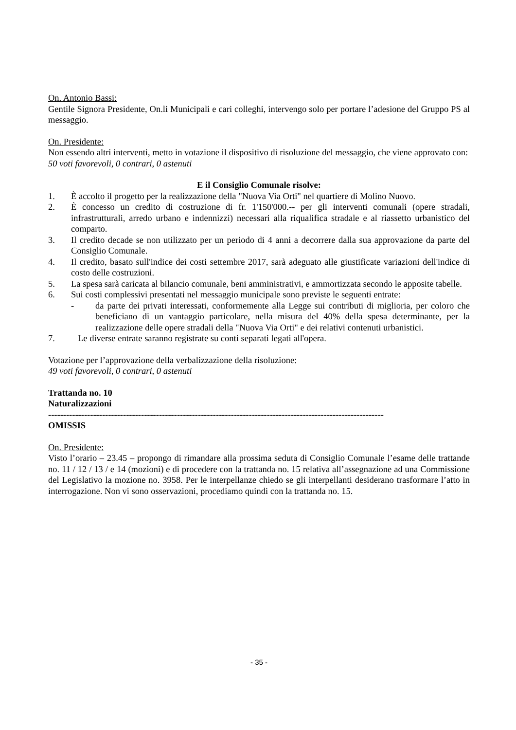On. Antonio Bassi:
Gentile Signora Presidente, On.li Municipali e cari colleghi, intervengo solo per portare l’adesione del Gruppo PS al messaggio.
On. Presidente:
Non essendo altri interventi, metto in votazione il dispositivo di risoluzione del messaggio, che viene approvato con:
50 voti favorevoli, 0 contrari, 0 astenuti
E il Consiglio Comunale risolve:
1. È accolto il progetto per la realizzazione della "Nuova Via Orti" nel quartiere di Molino Nuovo.
2. È concesso un credito di costruzione di fr. 1'150'000.-- per gli interventi comunali (opere stradali, infrastrutturali, arredo urbano e indennizzi) necessari alla riqualifica stradale e al riassetto urbanistico del comparto.
3. Il credito decade se non utilizzato per un periodo di 4 anni a decorrere dalla sua approvazione da parte del Consiglio Comunale.
4. Il credito, basato sull'indice dei costi settembre 2017, sarà adeguato alle giustificate variazioni dell'indice di costo delle costruzioni.
5. La spesa sarà caricata al bilancio comunale, beni amministrativi, e ammortizzata secondo le apposite tabelle.
6. Sui costi complessivi presentati nel messaggio municipale sono previste le seguenti entrate:
- da parte dei privati interessati, conformemente alla Legge sui contributi di miglioria, per coloro che beneficiano di un vantaggio particolare, nella misura del 40% della spesa determinante, per la realizzazione delle opere stradali della "Nuova Via Orti" e dei relativi contenuti urbanistici.
7. Le diverse entrate saranno registrate su conti separati legati all'opera.
Votazione per l’approvazione della verbalizzazione della risoluzione:
49 voti favorevoli, 0 contrari, 0 astenuti
Trattanda no. 10
Naturalizzazioni
----------------------------------------------------------------------------------------------------------------
OMISSIS
On. Presidente:
Visto l’orario – 23.45 – propongo di rimandare alla prossima seduta di Consiglio Comunale l’esame delle trattande no. 11 / 12 / 13 / e 14 (mozioni) e di procedere con la trattanda no. 15 relativa all’assegnazione ad una Commissione del Legislativo la mozione no. 3958. Per le interpellanze chiedo se gli interpellanti desiderano trasformare l’atto in interrogazione. Non vi sono osservazioni, procediamo quindi con la trattanda no. 15.
- 35 -